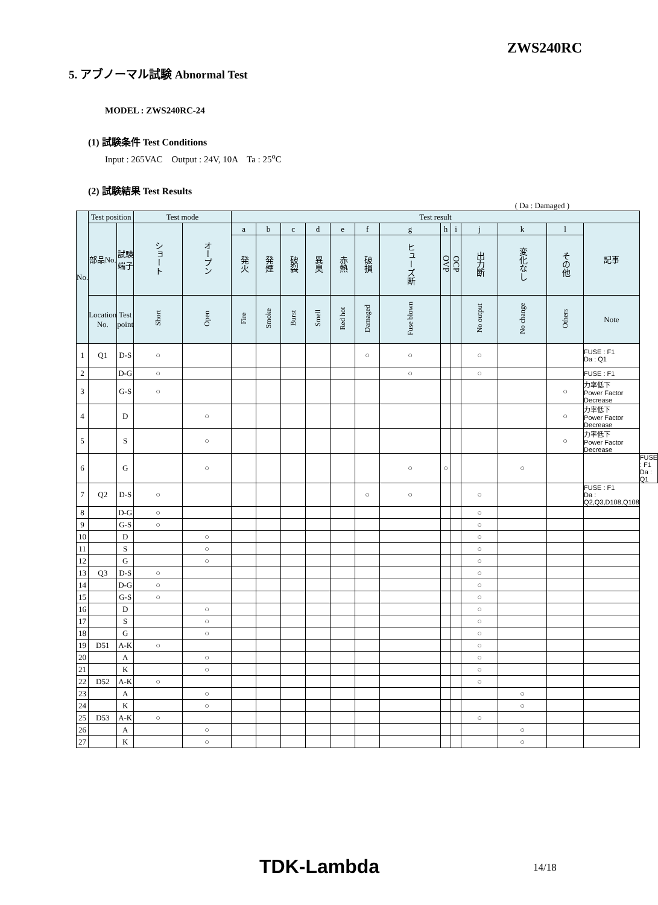ZWS240RC
5. アブノーマル試験 Abnormal Test
MODEL : ZWS240RC-24
(1) 試験条件 Test Conditions
Input : 265VAC Output : 24V, 10A Ta : 25<sup>o</sup>C
(2) 試験結果 Test Results
( Da : Damaged )
| No. | Test position | | Test mode | | Test result | | | | | | | | | | | | | |
| --- | --- | --- | --- | --- | --- | --- | --- | --- | --- | --- | --- | --- | --- | --- | --- | --- | --- | --- |
| | 部品No. | 試験端子 | ショート | オープン | a | b | c | d | e | f | g | h | i | j | k | l | 記事 | |
| | | | | | 発火 | 発煙 | 破裂 | 異臭 | 赤熱 | 破損 | ヒューズ断 | OVP | OCP | 出力断 | 変化なし | その他 | | |
| | Location No. | Test point | Short | Open | Fire | Smoke | Burst | Smell | Red hot | Damaged | Fuse blown | | | No output | No change | Others | Note | |
| 1 | Q1 | D-S | ○ | | | | | | | ○ | ○ | | | ○ | | | FUSE : F1 Da : Q1 | |
| 2 | | D-G | ○ | | | | | | | | ○ | | | ○ | | | FUSE : F1 | |
| 3 | | G-S | ○ | | | | | | | | | | | | | ○ | 力率低下 Power Factor Decrease | |
| 4 | | D | | ○ | | | | | | | | | | | | ○ | 力率低下 Power Factor Decrease | |
| 5 | | S | | ○ | | | | | | | | | | | | ○ | 力率低下 Power Factor Decrease | |
| 6 | | G | | ○ | | | | | | | ○ | ○ | | | ○ | | | FUSE : F1 Da : Q1 |
| 7 | Q2 | D-S | ○ | | | | | | | ○ | ○ | | | ○ | | | FUSE : F1 Da : Q2,Q3,D108,Q108 | |
| 8 | | D-G | ○ | | | | | | | | | | | ○ | | | | |
| 9 | | G-S | ○ | | | | | | | | | | | ○ | | | | |
| 10 | | D | | ○ | | | | | | | | | | ○ | | | | |
| 11 | | S | | ○ | | | | | | | | | | ○ | | | | |
| 12 | | G | | ○ | | | | | | | | | | ○ | | | | |
| 13 | Q3 | D-S | ○ | | | | | | | | | | | ○ | | | | |
| 14 | | D-G | ○ | | | | | | | | | | | ○ | | | | |
| 15 | | G-S | ○ | | | | | | | | | | | ○ | | | | |
| 16 | | D | | ○ | | | | | | | | | | ○ | | | | |
| 17 | | S | | ○ | | | | | | | | | | ○ | | | | |
| 18 | | G | | ○ | | | | | | | | | | ○ | | | | |
| 19 | D51 | A-K | ○ | | | | | | | | | | | ○ | | | | |
| 20 | | A | | ○ | | | | | | | | | | ○ | | | | |
| 21 | | K | | ○ | | | | | | | | | | ○ | | | | |
| 22 | D52 | A-K | ○ | | | | | | | | | | | ○ | | | | |
| 23 | | A | | ○ | | | | | | | | | | | ○ | | | |
| 24 | | K | | ○ | | | | | | | | | | | ○ | | | |
| 25 | D53 | A-K | ○ | | | | | | | | | | | ○ | | | | |
| 26 | | A | | ○ | | | | | | | | | | | ○ | | | |
| 27 | | K | | ○ | | | | | | | | | | | ○ | | | |
TDK-Lambda 14/18